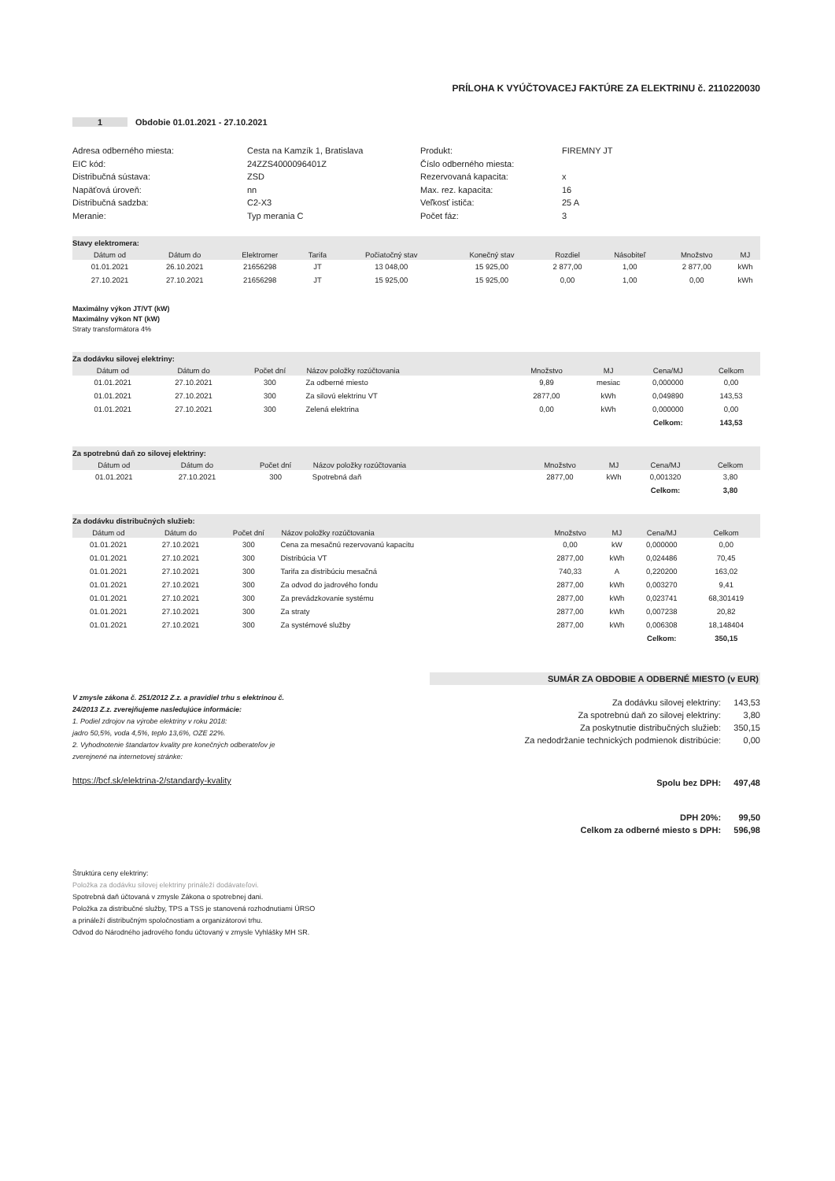PRÍLOHA K VYÚČTOVACEJ FAKTÚRE ZA ELEKTRINU č. 2110220030
1 Obdobie 01.01.2021 - 27.10.2021
Adresa odberného miesta:
EIC kód:
Distribučná sústava:
Napäťová úroveň:
Distribučná sadzba:
Meranie:
Cesta na Kamzík 1, Bratislava
24ZZS4000096401Z
ZSD
nn
C2-X3
Typ merania C
Produkt:
Číslo odberného miesta:
Rezervovaná kapacita:
Max. rez. kapacita:
Veľkosť ističa:
Počet fáz:
FIREMNY JT
x
16
25 A
3
| Stavy elektromera: | | | | | | | | | |
| Dátum od | Dátum do | Elektromer | Tarifa | Počiatočný stav | Konečný stav | Rozdiel | Násobiteľ | Množstvo | MJ |
| 01.01.2021 | 26.10.2021 | 21656298 | JT | 13 048,00 | 15 925,00 | 2 877,00 | 1,00 | 2 877,00 | kWh |
| 27.10.2021 | 27.10.2021 | 21656298 | JT | 15 925,00 | 15 925,00 | 0,00 | 1,00 | 0,00 | kWh |
Maximálny výkon JT/VT (kW)
Maximálny výkon NT (kW)
Straty transformátora 4%
| Za dodávku silovej elektriny: | | | | | | | |
| Dátum od | Dátum do | Počet dní | Názov položky rozúčtovania | Množstvo | MJ | Cena/MJ | Celkom |
| 01.01.2021 | 27.10.2021 | 300 | Za odberné miesto | 9,89 | mesiac | 0,000000 | 0,00 |
| 01.01.2021 | 27.10.2021 | 300 | Za silovú elektrinu VT | 2877,00 | kWh | 0,049890 | 143,53 |
| 01.01.2021 | 27.10.2021 | 300 | Zelená elektrina | 0,00 | kWh | 0,000000 | 0,00 |
| | | | | | | Celkom: | 143,53 |
| Za spotrebnú daň zo silovej elektriny: | | | | | | | |
| Dátum od | Dátum do | Počet dní | Názov položky rozúčtovania | Množstvo | MJ | Cena/MJ | Celkom |
| 01.01.2021 | 27.10.2021 | 300 | Spotrebná daň | 2877,00 | kWh | 0,001320 | 3,80 |
| | | | | | | Celkom: | 3,80 |
| Za dodávku distribučných služieb: | | | | | | | |
| Dátum od | Dátum do | Počet dní | Názov položky rozúčtovania | Množstvo | MJ | Cena/MJ | Celkom |
| 01.01.2021 | 27.10.2021 | 300 | Cena za mesačnú rezervovanú kapacitu | 0,00 | kW | 0,000000 | 0,00 |
| 01.01.2021 | 27.10.2021 | 300 | Distribúcia VT | 2877,00 | kWh | 0,024486 | 70,45 |
| 01.01.2021 | 27.10.2021 | 300 | Tarifa za distribúciu mesačná | 740,33 | A | 0,220200 | 163,02 |
| 01.01.2021 | 27.10.2021 | 300 | Za odvod do jadrového fondu | 2877,00 | kWh | 0,003270 | 9,41 |
| 01.01.2021 | 27.10.2021 | 300 | Za prevádzkovanie systému | 2877,00 | kWh | 0,023741 | 68,301419 |
| 01.01.2021 | 27.10.2021 | 300 | Za straty | 2877,00 | kWh | 0,007238 | 20,82 |
| 01.01.2021 | 27.10.2021 | 300 | Za systémové služby | 2877,00 | kWh | 0,006308 | 18,148404 |
| | | | | | | Celkom: | 350,15 |
V zmysle zákona č. 251/2012 Z.z. a pravidiel trhu s elektrinou č. 24/2013 Z.z. zverejňujeme nasledujúce informácie:
1. Podiel zdrojov na výrobe elektriny v roku 2018:
jadro 50,5%, voda 4,5%, teplo 13,6%, OZE 22%.
2. Vyhodnotenie štandartov kvality pre konečných odberateľov je zverejnené na internetovej stránke:
https://bcf.sk/elektrina-2/standardy-kvality
SUMÁR ZA OBDOBIE A ODBERNÉ MIESTO (v EUR)
| Za dodávku silovej elektriny: | 143,53 |
| Za spotrebnú daň zo silovej elektriny: | 3,80 |
| Za poskytnutie distribučných služieb: | 350,15 |
| Za nedodržanie technických podmienok distribúcie: | 0,00 |
| Spolu bez DPH: | 497,48 |
| DPH 20%: | 99,50 |
| Celkom za odberné miesto s DPH: | 596,98 |
Štruktúra ceny elektriny:
Položka za dodávku silovej elektriny prináleží dodávateľovi.
Spotrebná daň účtovaná v zmysle Zákona o spotrebnej dani.
Položka za distribučné služby, TPS a TSS je stanovená rozhodnutiami ÚRSO
a prináleží distribučným spoločnostiam a organizátorovi trhu.
Odvod do Národného jadrového fondu účtovaný v zmysle Vyhlášky MH SR.